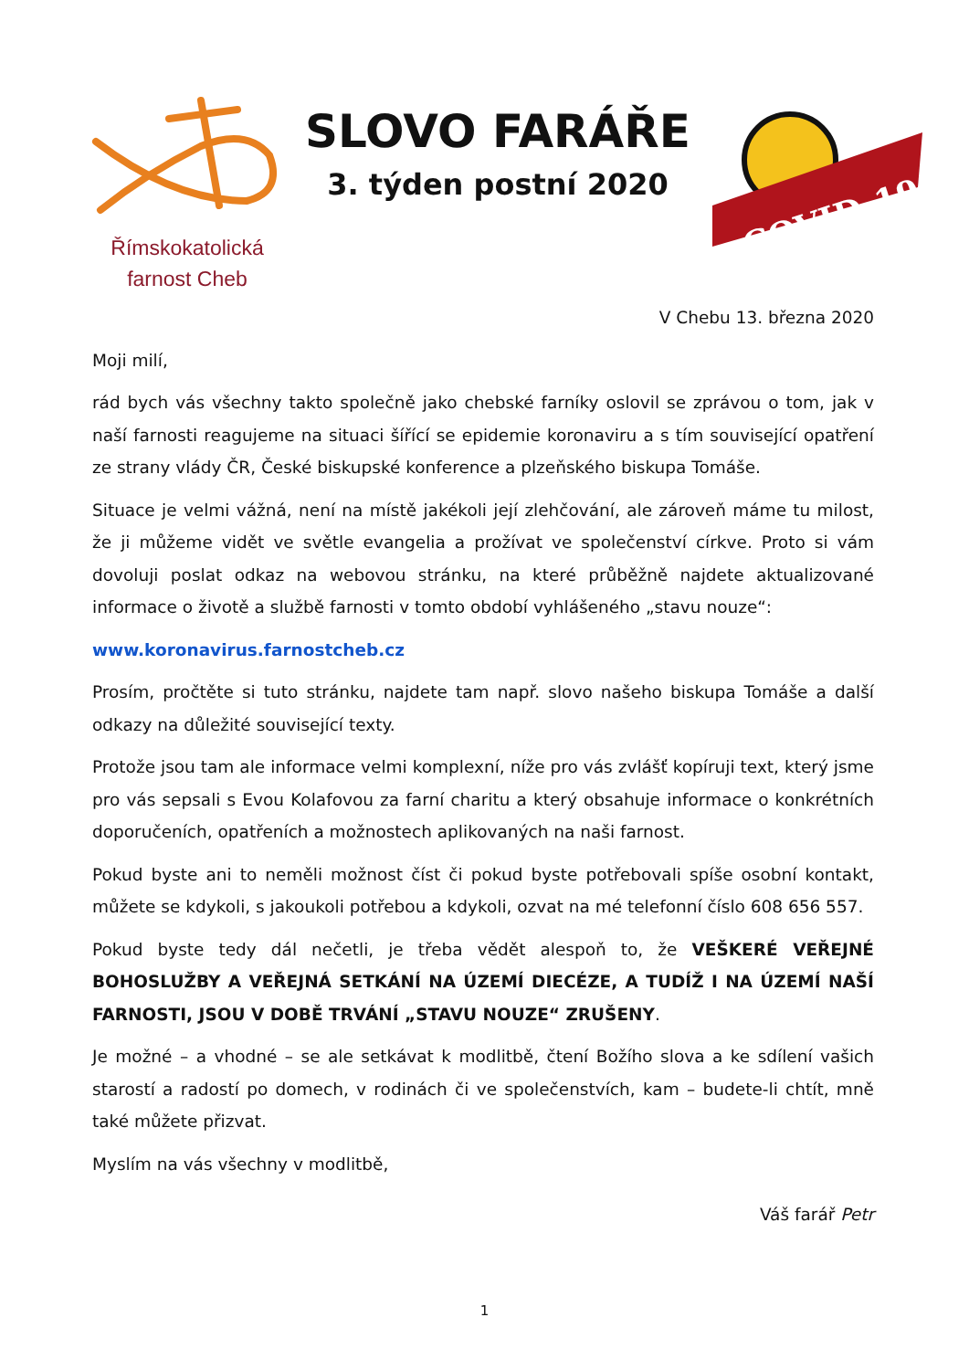Římskokatolická
farnost Cheb
SLOVO FARÁŘE
3. týden postní 2020
COVID-19
V Chebu 13. března 2020
Moji milí,
rád bych vás všechny takto společně jako chebské farníky oslovil se zprávou o tom, jak v naší farnosti reagujeme na situaci šířící se epidemie koronaviru a s tím související opatření ze strany vlády ČR, České biskupské konference a plzeňského biskupa Tomáše.
Situace je velmi vážná, není na místě jakékoli její zlehčování, ale zároveň máme tu milost, že ji můžeme vidět ve světle evangelia a prožívat ve společenství církve. Proto si vám dovoluji poslat odkaz na webovou stránku, na které průběžně najdete aktualizované informace o životě a službě farnosti v tomto období vyhlášeného „stavu nouze“:
www.koronavirus.farnostcheb.cz
Prosím, pročtěte si tuto stránku, najdete tam např. slovo našeho biskupa Tomáše a další odkazy na důležité související texty.
Protože jsou tam ale informace velmi komplexní, níže pro vás zvlášť kopíruji text, který jsme pro vás sepsali s Evou Kolafovou za farní charitu a který obsahuje informace o konkrétních doporučeních, opatřeních a možnostech aplikovaných na naši farnost.
Pokud byste ani to neměli možnost číst či pokud byste potřebovali spíše osobní kontakt, můžete se kdykoli, s jakoukoli potřebou a kdykoli, ozvat na mé telefonní číslo 608 656 557.
Pokud byste tedy dál nečetli, je třeba vědět alespoň to, že VEŠKERÉ VEŘEJNÉ BOHOSLUŽBY A VEŘEJNÁ SETKÁNÍ NA ÚZEMÍ DIECÉZE, A TUDÍŽ I NA ÚZEMÍ NAŠÍ FARNOSTI, JSOU V DOBĚ TRVÁNÍ „STAVU NOUZE“ ZRUŠENY.
Je možné – a vhodné – se ale setkávat k modlitbě, čtení Božího slova a ke sdílení vašich starostí a radostí po domech, v rodinách či ve společenstvích, kam – budete-li chtít, mně také můžete přizvat.
Myslím na vás všechny v modlitbě,
Váš farář Petr
1